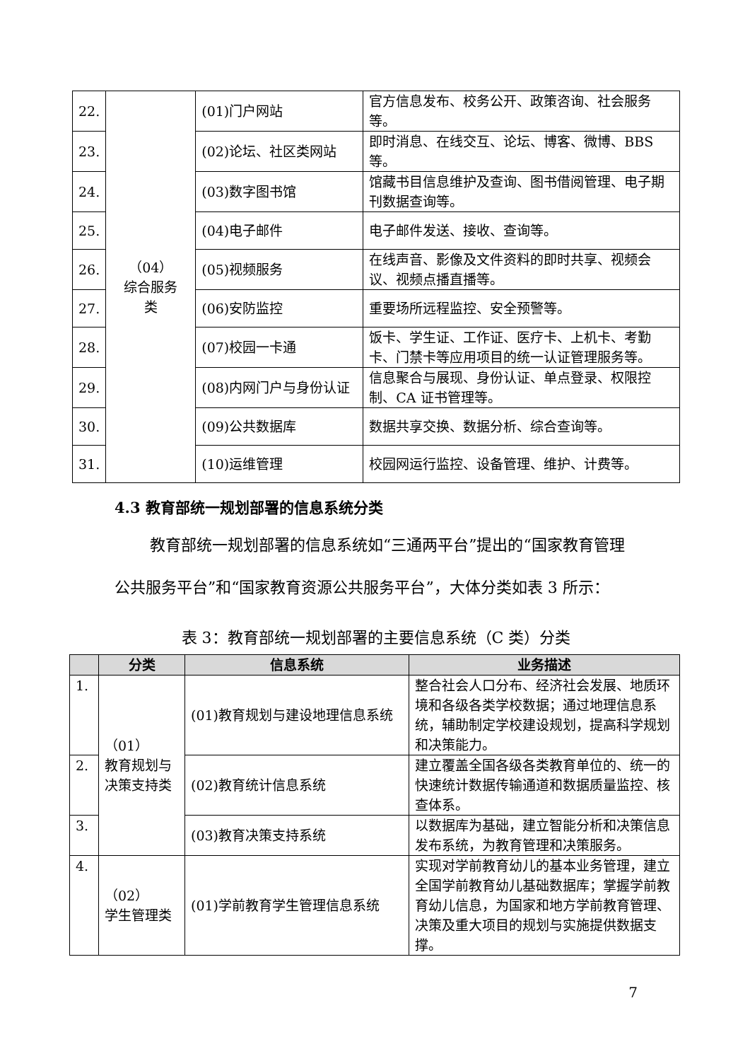| 22. | （04） 综合服务 类 | (01)门户网站 | 官方信息发布、校务公开、政策咨询、社会服务等。 |
| 23. | | (02)论坛、社区类网站 | 即时消息、在线交互、论坛、博客、微博、BBS等。 |
| 24. | | (03)数字图书馆 | 馆藏书目信息维护及查询、图书借阅管理、电子期刊数据查询等。 |
| 25. | | (04)电子邮件 | 电子邮件发送、接收、查询等。 |
| 26. | | (05)视频服务 | 在线声音、影像及文件资料的即时共享、视频会议、视频点播直播等。 |
| 27. | | (06)安防监控 | 重要场所远程监控、安全预警等。 |
| 28. | | (07)校园一卡通 | 饭卡、学生证、工作证、医疗卡、上机卡、考勤卡、门禁卡等应用项目的统一认证管理服务等。 |
| 29. | | (08)内网门户与身份认证 | 信息聚合与展现、身份认证、单点登录、权限控制、CA 证书管理等。 |
| 30. | | (09)公共数据库 | 数据共享交换、数据分析、综合查询等。 |
| 31. | | (10)运维管理 | 校园网运行监控、设备管理、维护、计费等。 |
4.3 教育部统一规划部署的信息系统分类
教育部统一规划部署的信息系统如“三通两平台”提出的“国家教育管理公共服务平台”和“国家教育资源公共服务平台”，大体分类如表 3 所示：
表 3：教育部统一规划部署的主要信息系统（C 类）分类
| | 分类 | 信息系统 | 业务描述 |
| --- | --- | --- | --- |
| 1. | （01） 教育规划与决策支持类 | (01)教育规划与建设地理信息系统 | 整合社会人口分布、经济社会发展、地质环境和各级各类学校数据；通过地理信息系统，辅助制定学校建设规划，提高科学规划和决策能力。 |
| 2. | | (02)教育统计信息系统 | 建立覆盖全国各级各类教育单位的、统一的快速统计数据传输通道和数据质量监控、核查体系。 |
| 3. | | (03)教育决策支持系统 | 以数据库为基础，建立智能分析和决策信息发布系统，为教育管理和决策服务。 |
| 4. | （02） 学生管理类 | (01)学前教育学生管理信息系统 | 实现对学前教育幼儿的基本业务管理，建立全国学前教育幼儿基础数据库；掌握学前教育幼儿信息，为国家和地方学前教育管理、决策及重大项目的规划与实施提供数据支撑。 |
7